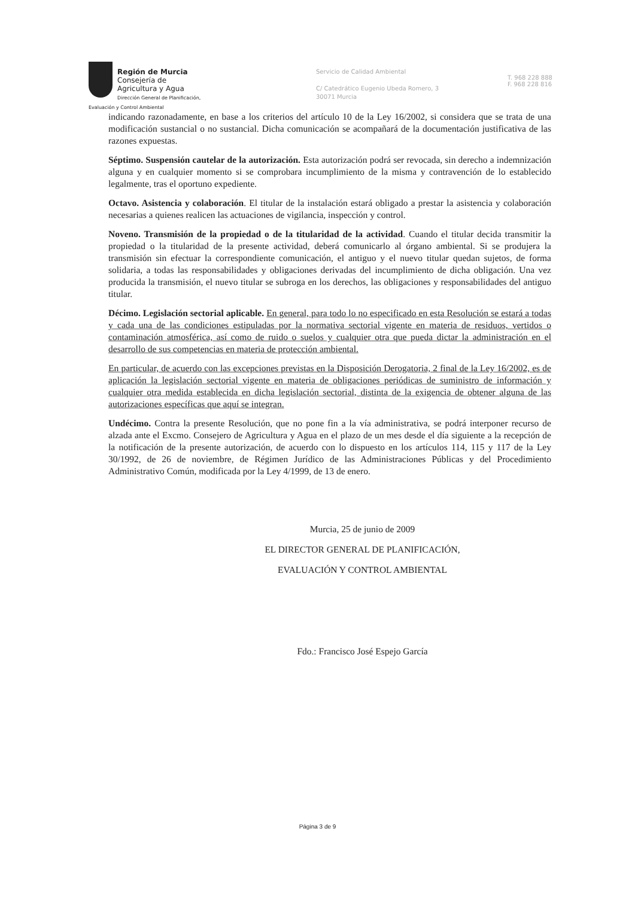Región de Murcia
Consejería de Agricultura y Agua
Dirección General de Planificación,
Evaluación y Control Ambiental
Servicio de Calidad Ambiental
C/ Catedrático Eugenio Ubeda Romero, 3
30071 Murcia
T. 968 228 888
F. 968 228 816
indicando razonadamente, en base a los criterios del artículo 10 de la Ley 16/2002, si considera que se trata de una modificación sustancial o no sustancial. Dicha comunicación se acompañará de la documentación justificativa de las razones expuestas.
Séptimo. Suspensión cautelar de la autorización. Esta autorización podrá ser revocada, sin derecho a indemnización alguna y en cualquier momento si se comprobara incumplimiento de la misma y contravención de lo establecido legalmente, tras el oportuno expediente.
Octavo. Asistencia y colaboración. El titular de la instalación estará obligado a prestar la asistencia y colaboración necesarias a quienes realicen las actuaciones de vigilancia, inspección y control.
Noveno. Transmisión de la propiedad o de la titularidad de la actividad. Cuando el titular decida transmitir la propiedad o la titularidad de la presente actividad, deberá comunicarlo al órgano ambiental. Si se produjera la transmisión sin efectuar la correspondiente comunicación, el antiguo y el nuevo titular quedan sujetos, de forma solidaria, a todas las responsabilidades y obligaciones derivadas del incumplimiento de dicha obligación. Una vez producida la transmisión, el nuevo titular se subroga en los derechos, las obligaciones y responsabilidades del antiguo titular.
Décimo. Legislación sectorial aplicable. En general, para todo lo no especificado en esta Resolución se estará a todas y cada una de las condiciones estipuladas por la normativa sectorial vigente en materia de residuos, vertidos o contaminación atmosférica, así como de ruido o suelos y cualquier otra que pueda dictar la administración en el desarrollo de sus competencias en materia de protección ambiental.
En particular, de acuerdo con las excepciones previstas en la Disposición Derogatoria, 2 final de la Ley 16/2002, es de aplicación la legislación sectorial vigente en materia de obligaciones periódicas de suministro de información y cualquier otra medida establecida en dicha legislación sectorial, distinta de la exigencia de obtener alguna de las autorizaciones específicas que aquí se integran.
Undécimo. Contra la presente Resolución, que no pone fin a la vía administrativa, se podrá interponer recurso de alzada ante el Excmo. Consejero de Agricultura y Agua en el plazo de un mes desde el día siguiente a la recepción de la notificación de la presente autorización, de acuerdo con lo dispuesto en los artículos 114, 115 y 117 de la Ley 30/1992, de 26 de noviembre, de Régimen Jurídico de las Administraciones Públicas y del Procedimiento Administrativo Común, modificada por la Ley 4/1999, de 13 de enero.
Murcia, 25 de junio de 2009
EL DIRECTOR GENERAL DE PLANIFICACIÓN,
EVALUACIÓN Y CONTROL AMBIENTAL
Fdo.: Francisco José Espejo García
Página 3 de 9